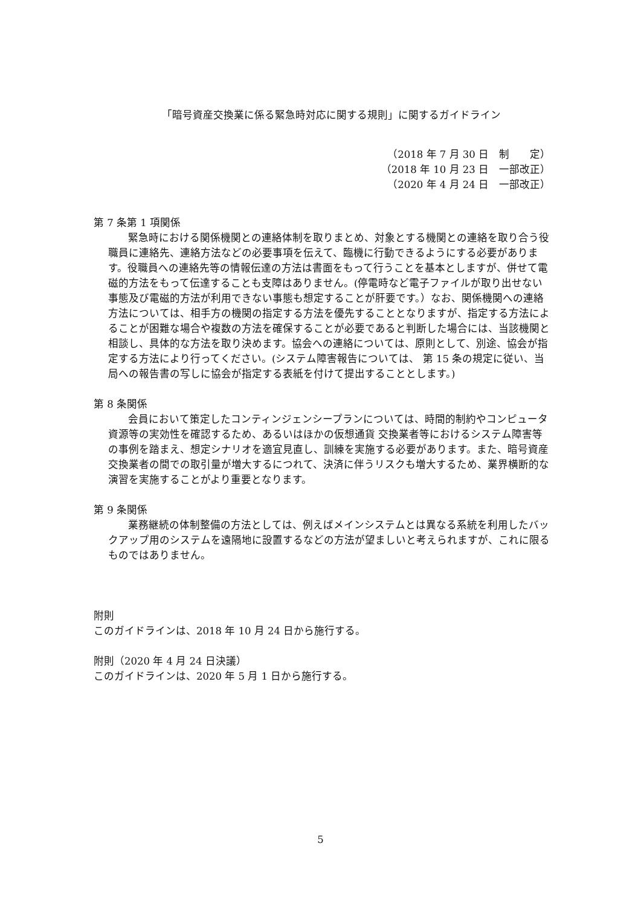「暗号資産交換業に係る緊急時対応に関する規則」に関するガイドライン
（2018 年 7 月 30 日　制　　定）
（2018 年 10 月 23 日　一部改正）
（2020 年 4 月 24 日　一部改正）
第 7 条第 1 項関係
緊急時における関係機関との連絡体制を取りまとめ、対象とする機関との連絡を取り合う役職員に連絡先、連絡方法などの必要事項を伝えて、臨機に行動できるようにする必要があります。役職員への連絡先等の情報伝達の方法は書面をもって行うことを基本としますが、併せて電磁的方法をもって伝達することも支障はありません。(停電時など電子ファイルが取り出せない事態及び電磁的方法が利用できない事態も想定することが肝要です。）なお、関係機関への連絡方法については、相手方の機関の指定する方法を優先することとなりますが、指定する方法によることが困難な場合や複数の方法を確保することが必要であると判断した場合には、当該機関と相談し、具体的な方法を取り決めます。協会への連絡については、原則として、別途、協会が指定する方法により行ってください。(システム障害報告については、 第 15 条の規定に従い、当局への報告書の写しに協会が指定する表紙を付けて提出することとします。)
第 8 条関係
会員において策定したコンティンジェンシープランについては、時間的制約やコンピュータ資源等の実効性を確認するため、あるいはほかの仮想通貨 交換業者等におけるシステム障害等の事例を踏まえ、想定シナリオを適宜見直し、訓練を実施する必要があります。また、暗号資産交換業者の間での取引量が増大するにつれて、決済に伴うリスクも増大するため、業界横断的な演習を実施することがより重要となります。
第 9 条関係
業務継続の体制整備の方法としては、例えばメインシステムとは異なる系統を利用したバックアップ用のシステムを遠隔地に設置するなどの方法が望ましいと考えられますが、これに限るものではありません。
附則
このガイドラインは、2018 年 10 月 24 日から施行する。
附則（2020 年 4 月 24 日決議）
このガイドラインは、2020 年 5 月 1 日から施行する。
5